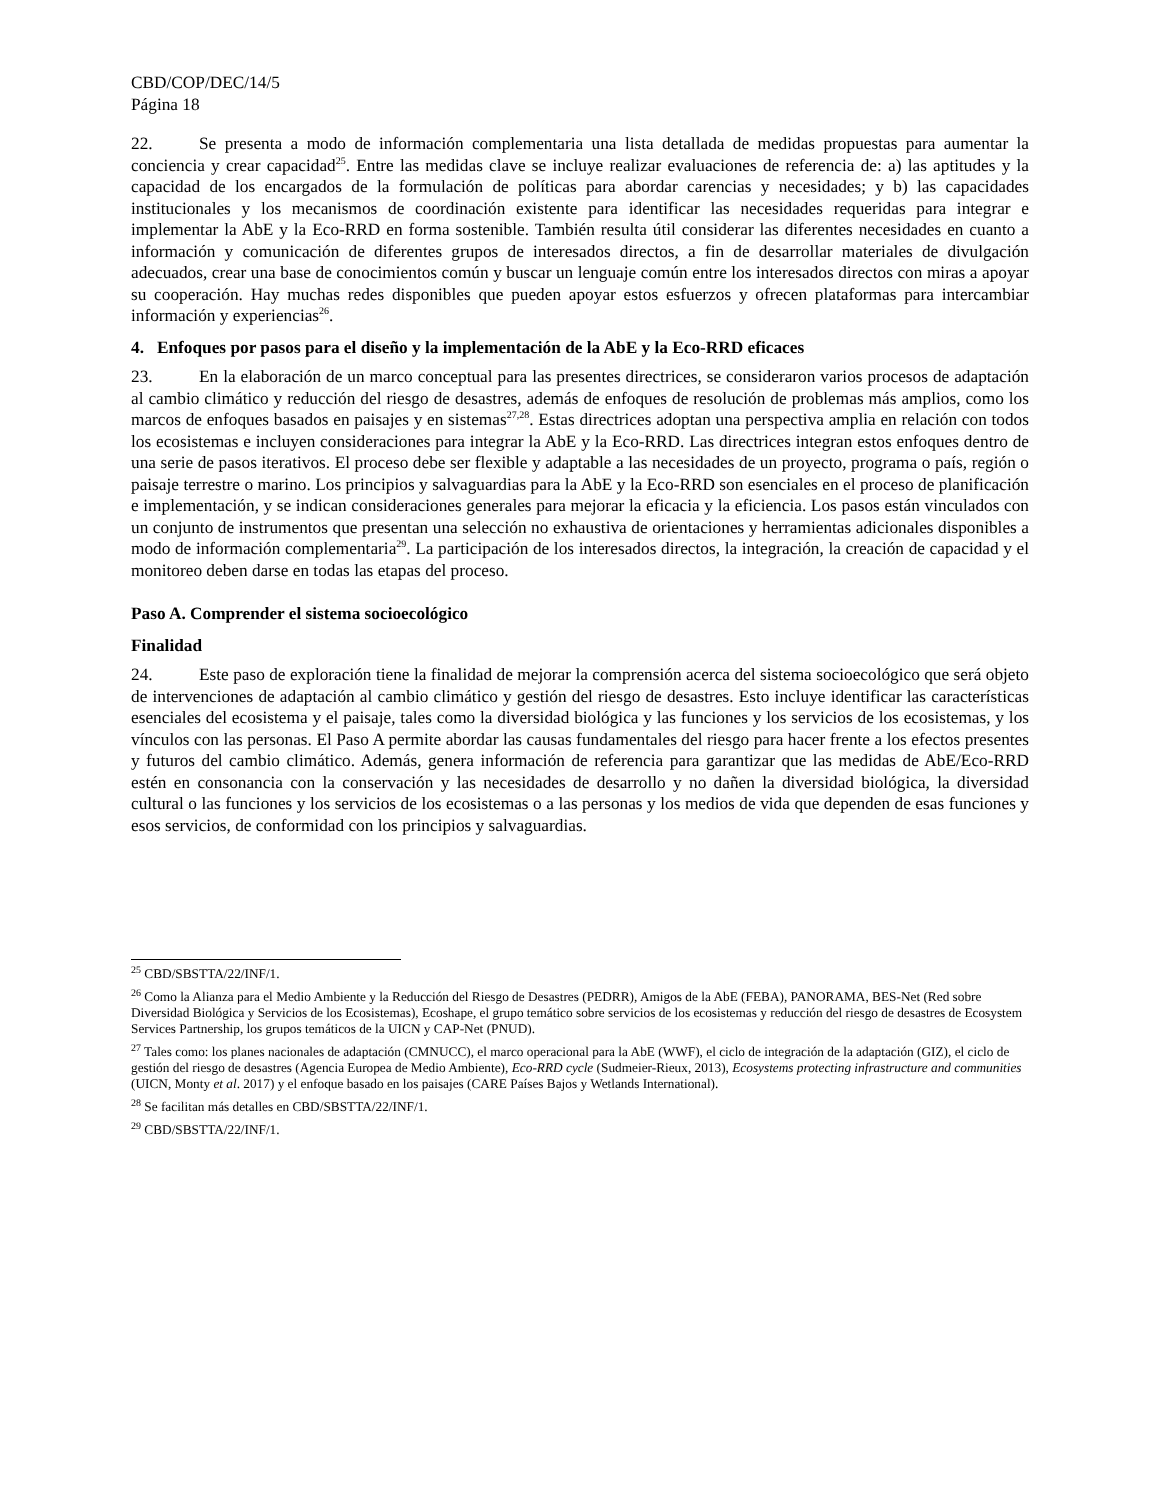CBD/COP/DEC/14/5
Página 18
22. Se presenta a modo de información complementaria una lista detallada de medidas propuestas para aumentar la conciencia y crear capacidad<sup>25</sup>. Entre las medidas clave se incluye realizar evaluaciones de referencia de: a) las aptitudes y la capacidad de los encargados de la formulación de políticas para abordar carencias y necesidades; y b) las capacidades institucionales y los mecanismos de coordinación existente para identificar las necesidades requeridas para integrar e implementar la AbE y la Eco-RRD en forma sostenible. También resulta útil considerar las diferentes necesidades en cuanto a información y comunicación de diferentes grupos de interesados directos, a fin de desarrollar materiales de divulgación adecuados, crear una base de conocimientos común y buscar un lenguaje común entre los interesados directos con miras a apoyar su cooperación. Hay muchas redes disponibles que pueden apoyar estos esfuerzos y ofrecen plataformas para intercambiar información y experiencias<sup>26</sup>.
4. Enfoques por pasos para el diseño y la implementación de la AbE y la Eco-RRD eficaces
23. En la elaboración de un marco conceptual para las presentes directrices, se consideraron varios procesos de adaptación al cambio climático y reducción del riesgo de desastres, además de enfoques de resolución de problemas más amplios, como los marcos de enfoques basados en paisajes y en sistemas<sup>27,28</sup>. Estas directrices adoptan una perspectiva amplia en relación con todos los ecosistemas e incluyen consideraciones para integrar la AbE y la Eco-RRD. Las directrices integran estos enfoques dentro de una serie de pasos iterativos. El proceso debe ser flexible y adaptable a las necesidades de un proyecto, programa o país, región o paisaje terrestre o marino. Los principios y salvaguardias para la AbE y la Eco-RRD son esenciales en el proceso de planificación e implementación, y se indican consideraciones generales para mejorar la eficacia y la eficiencia. Los pasos están vinculados con un conjunto de instrumentos que presentan una selección no exhaustiva de orientaciones y herramientas adicionales disponibles a modo de información complementaria<sup>29</sup>. La participación de los interesados directos, la integración, la creación de capacidad y el monitoreo deben darse en todas las etapas del proceso.
Paso A. Comprender el sistema socioecológico
Finalidad
24. Este paso de exploración tiene la finalidad de mejorar la comprensión acerca del sistema socioecológico que será objeto de intervenciones de adaptación al cambio climático y gestión del riesgo de desastres. Esto incluye identificar las características esenciales del ecosistema y el paisaje, tales como la diversidad biológica y las funciones y los servicios de los ecosistemas, y los vínculos con las personas. El Paso A permite abordar las causas fundamentales del riesgo para hacer frente a los efectos presentes y futuros del cambio climático. Además, genera información de referencia para garantizar que las medidas de AbE/Eco-RRD estén en consonancia con la conservación y las necesidades de desarrollo y no dañen la diversidad biológica, la diversidad cultural o las funciones y los servicios de los ecosistemas o a las personas y los medios de vida que dependen de esas funciones y esos servicios, de conformidad con los principios y salvaguardias.
<sup>25</sup> CBD/SBSTTA/22/INF/1.
<sup>26</sup> Como la Alianza para el Medio Ambiente y la Reducción del Riesgo de Desastres (PEDRR), Amigos de la AbE (FEBA), PANORAMA, BES-Net (Red sobre Diversidad Biológica y Servicios de los Ecosistemas), Ecoshape, el grupo temático sobre servicios de los ecosistemas y reducción del riesgo de desastres de Ecosystem Services Partnership, los grupos temáticos de la UICN y CAP-Net (PNUD).
<sup>27</sup> Tales como: los planes nacionales de adaptación (CMNUCC), el marco operacional para la AbE (WWF), el ciclo de integración de la adaptación (GIZ), el ciclo de gestión del riesgo de desastres (Agencia Europea de Medio Ambiente), Eco-RRD cycle (Sudmeier-Rieux, 2013), Ecosystems protecting infrastructure and communities (UICN, Monty et al. 2017) y el enfoque basado en los paisajes (CARE Países Bajos y Wetlands International).
<sup>28</sup> Se facilitan más detalles en CBD/SBSTTA/22/INF/1.
<sup>29</sup> CBD/SBSTTA/22/INF/1.